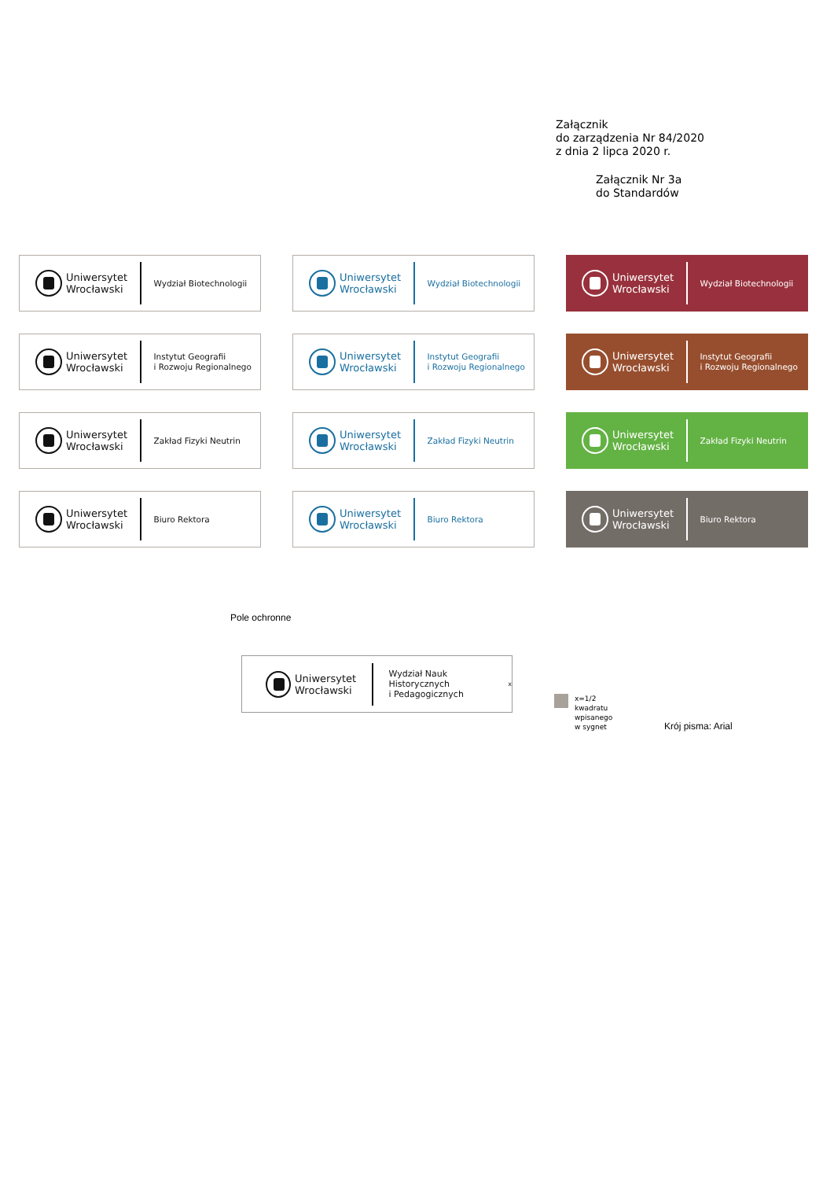Załącznik
do zarządzenia Nr 84/2020
z dnia 2 lipca 2020 r.
Załącznik Nr 3a
do Standardów
Uniwersytet
Wrocławski
Wydział Biotechnologii
Uniwersytet
Wrocławski
Wydział Biotechnologii
Uniwersytet
Wrocławski
Wydział Biotechnologii
Uniwersytet
Wrocławski
Instytut Geografii
i Rozwoju Regionalnego
Uniwersytet
Wrocławski
Instytut Geografii
i Rozwoju Regionalnego
Uniwersytet
Wrocławski
Instytut Geografii
i Rozwoju Regionalnego
Uniwersytet
Wrocławski
Zakład Fizyki Neutrin
Uniwersytet
Wrocławski
Zakład Fizyki Neutrin
Uniwersytet
Wrocławski
Zakład Fizyki Neutrin
Uniwersytet
Wrocławski
Biuro Rektora
Uniwersytet
Wrocławski
Biuro Rektora
Uniwersytet
Wrocławski
Biuro Rektora
Pole ochronne
Uniwersytet
Wrocławski
Wydział Nauk Historycznych
i Pedagogicznych
x
x=1/2
kwadratu
wpisanego
w sygnet
Krój pisma: Arial